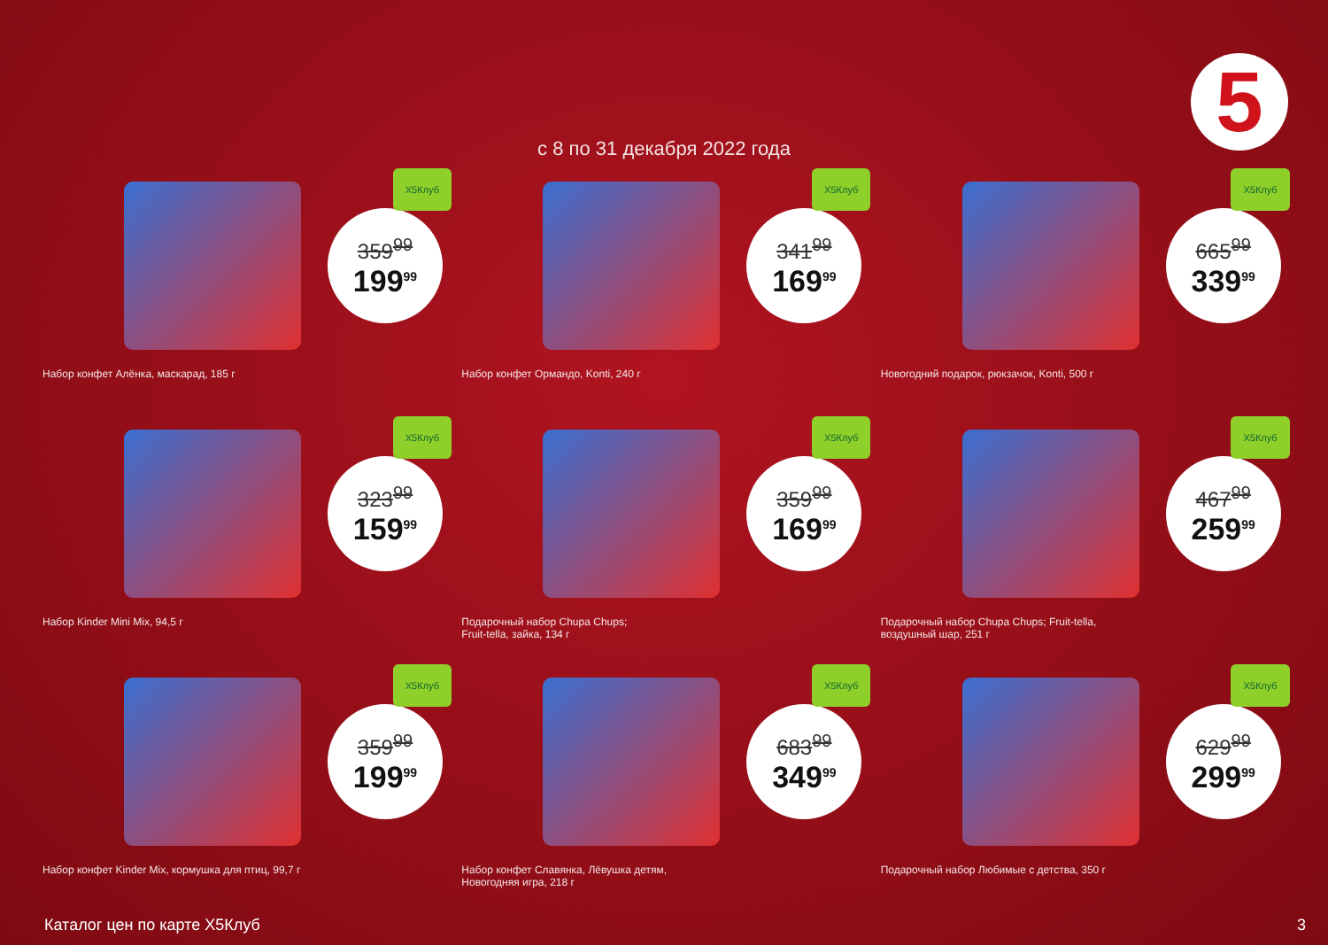5
с 8 по 31 декабря 2022 года
Х5Клуб
359<sup>99</sup>
199<sup>99</sup>
Набор конфет Алёнка, маскарад, 185 г
Х5Клуб
341<sup>99</sup>
169<sup>99</sup>
Набор конфет Ормандо, Konti, 240 г
Х5Клуб
665<sup>99</sup>
339<sup>99</sup>
Новогодний подарок, рюкзачок, Konti, 500 г
Х5Клуб
323<sup>99</sup>
159<sup>99</sup>
Набор Kinder Mini Mix, 94,5 г
Х5Клуб
359<sup>99</sup>
169<sup>99</sup>
Подарочный набор Chupa Chups;
Fruit-tella, зайка, 134 г
Х5Клуб
467<sup>99</sup>
259<sup>99</sup>
Подарочный набор Chupa Chups; Fruit-tella,
воздушный шар, 251 г
Х5Клуб
359<sup>99</sup>
199<sup>99</sup>
Набор конфет Kinder Mix, кормушка для птиц, 99,7 г
Х5Клуб
683<sup>99</sup>
349<sup>99</sup>
Набор конфет Славянка, Лёвушка детям,
Новогодняя игра, 218 г
Х5Клуб
629<sup>99</sup>
299<sup>99</sup>
Подарочный набор Любимые с детства, 350 г
Каталог цен по карте Х5Клуб 3